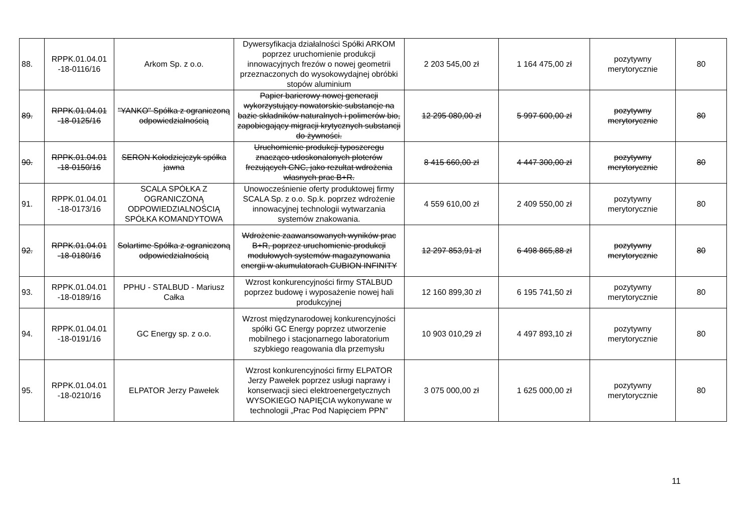| 88. | RPPK.01.04.01 -18-0116/16 | Arkom Sp. z o.o. | Dywersyfikacja działalności Spółki ARKOM poprzez uruchomienie produkcji innowacyjnych frezów o nowej geometrii przeznaczonych do wysokowydajnej obróbki stopów aluminium | 2 203 545,00 zł | 1 164 475,00 zł | pozytywny merytorycznie | 80 |
| 89. | RPPK.01.04.01 -18-0125/16 | "YANKO" Spółka z ograniczoną odpowiedzialnością | Papier barierowy nowej generacji wykorzystujący nowatorskie substancje na bazie składników naturalnych i polimerów bio, zapobiegający migracji krytycznych substancji do żywności. | 12 295 080,00 zł | 5 997 600,00 zł | pozytywny merytorycznie | 80 |
| 90. | RPPK.01.04.01 -18-0150/16 | SERON Kołodziejczyk spółka jawna | Uruchomienie produkcji typoszeregu znacząco udoskonalonych ploterów frezujących CNC, jako rezultat wdrożenia własnych prac B+R. | 8 415 660,00 zł | 4 447 300,00 zł | pozytywny merytorycznie | 80 |
| 91. | RPPK.01.04.01 -18-0173/16 | SCALA SPÓŁKA Z OGRANICZONĄ ODPOWIEDZIALNOŚCIĄ SPÓŁKA KOMANDYTOWA | Unowocześnienie oferty produktowej firmy SCALA Sp. z o.o. Sp.k. poprzez wdrożenie innowacyjnej technologii wytwarzania systemów znakowania. | 4 559 610,00 zł | 2 409 550,00 zł | pozytywny merytorycznie | 80 |
| 92. | RPPK.01.04.01 -18-0180/16 | Solartime Spółka z ograniczoną odpowiedzialnością | Wdrożenie zaawansowanych wyników prac B+R, poprzez uruchomienie produkcji modułowych systemów magazynowania energii w akumulatorach CUBION INFINITY | 12 297 853,91 zł | 6 498 865,88 zł | pozytywny merytorycznie | 80 |
| 93. | RPPK.01.04.01 -18-0189/16 | PPHU - STALBUD - Mariusz Całka | Wzrost konkurencyjności firmy STALBUD poprzez budowę i wyposażenie nowej hali produkcyjnej | 12 160 899,30 zł | 6 195 741,50 zł | pozytywny merytorycznie | 80 |
| 94. | RPPK.01.04.01 -18-0191/16 | GC Energy sp. z o.o. | Wzrost międzynarodowej konkurencyjności spółki GC Energy poprzez utworzenie mobilnego i stacjonarnego laboratorium szybkiego reagowania dla przemysłu | 10 903 010,29 zł | 4 497 893,10 zł | pozytywny merytorycznie | 80 |
| 95. | RPPK.01.04.01 -18-0210/16 | ELPATOR Jerzy Pawełek | Wzrost konkurencyjności firmy ELPATOR Jerzy Pawełek poprzez usługi naprawy i konserwacji sieci elektroenergetycznych WYSOKIEGO NAPIĘCIA wykonywane w technologii „Prac Pod Napięciem PPN” | 3 075 000,00 zł | 1 625 000,00 zł | pozytywny merytorycznie | 80 |
11